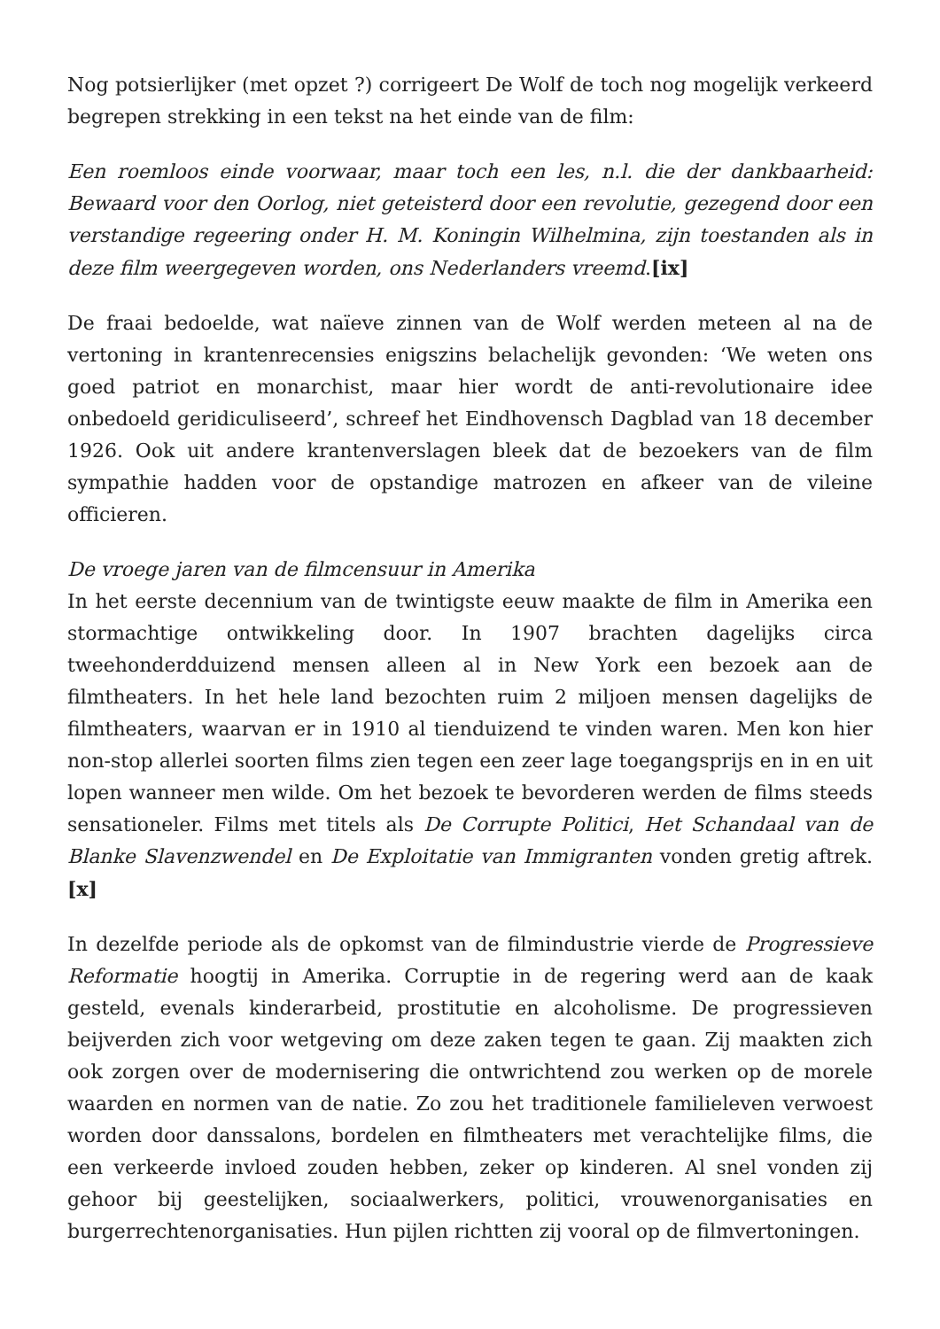Nog potsierlijker (met opzet ?) corrigeert De Wolf de toch nog mogelijk verkeerd begrepen strekking in een tekst na het einde van de film:
Een roemloos einde voorwaar, maar toch een les, n.l. die der dankbaarheid: Bewaard voor den Oorlog, niet geteisterd door een revolutie, gezegend door een verstandige regeering onder H. M. Koningin Wilhelmina, zijn toestanden als in deze film weergegeven worden, ons Nederlanders vreemd.[ix]
De fraai bedoelde, wat naïeve zinnen van de Wolf werden meteen al na de vertoning in krantenrecensies enigszins belachelijk gevonden: ‘We weten ons goed patriot en monarchist, maar hier wordt de anti-revolutionaire idee onbedoeld geridiculiseerd’, schreef het Eindhovensch Dagblad van 18 december 1926. Ook uit andere krantenverslagen bleek dat de bezoekers van de film sympathie hadden voor de opstandige matrozen en afkeer van de vileine officieren.
De vroege jaren van de filmcensuur in Amerika
In het eerste decennium van de twintigste eeuw maakte de film in Amerika een stormachtige ontwikkeling door. In 1907 brachten dagelijks circa tweehonderdduizend mensen alleen al in New York een bezoek aan de filmtheaters. In het hele land bezochten ruim 2 miljoen mensen dagelijks de filmtheaters, waarvan er in 1910 al tienduizend te vinden waren. Men kon hier non-stop allerlei soorten films zien tegen een zeer lage toegangsprijs en in en uit lopen wanneer men wilde. Om het bezoek te bevorderen werden de films steeds sensationeler. Films met titels als De Corrupte Politici, Het Schandaal van de Blanke Slavenzwendel en De Exploitatie van Immigranten vonden gretig aftrek.[x]
In dezelfde periode als de opkomst van de filmindustrie vierde de Progressieve Reformatie hoogtij in Amerika. Corruptie in de regering werd aan de kaak gesteld, evenals kinderarbeid, prostitutie en alcoholisme. De progressieven beijverden zich voor wetgeving om deze zaken tegen te gaan. Zij maakten zich ook zorgen over de modernisering die ontwrichtend zou werken op de morele waarden en normen van de natie. Zo zou het traditionele familieleven verwoest worden door danssalons, bordelen en filmtheaters met verachtelijke films, die een verkeerde invloed zouden hebben, zeker op kinderen. Al snel vonden zij gehoor bij geestelijken, sociaalwerkers, politici, vrouwenorganisaties en burgerrechtenorganisaties. Hun pijlen richtten zij vooral op de filmvertoningen.